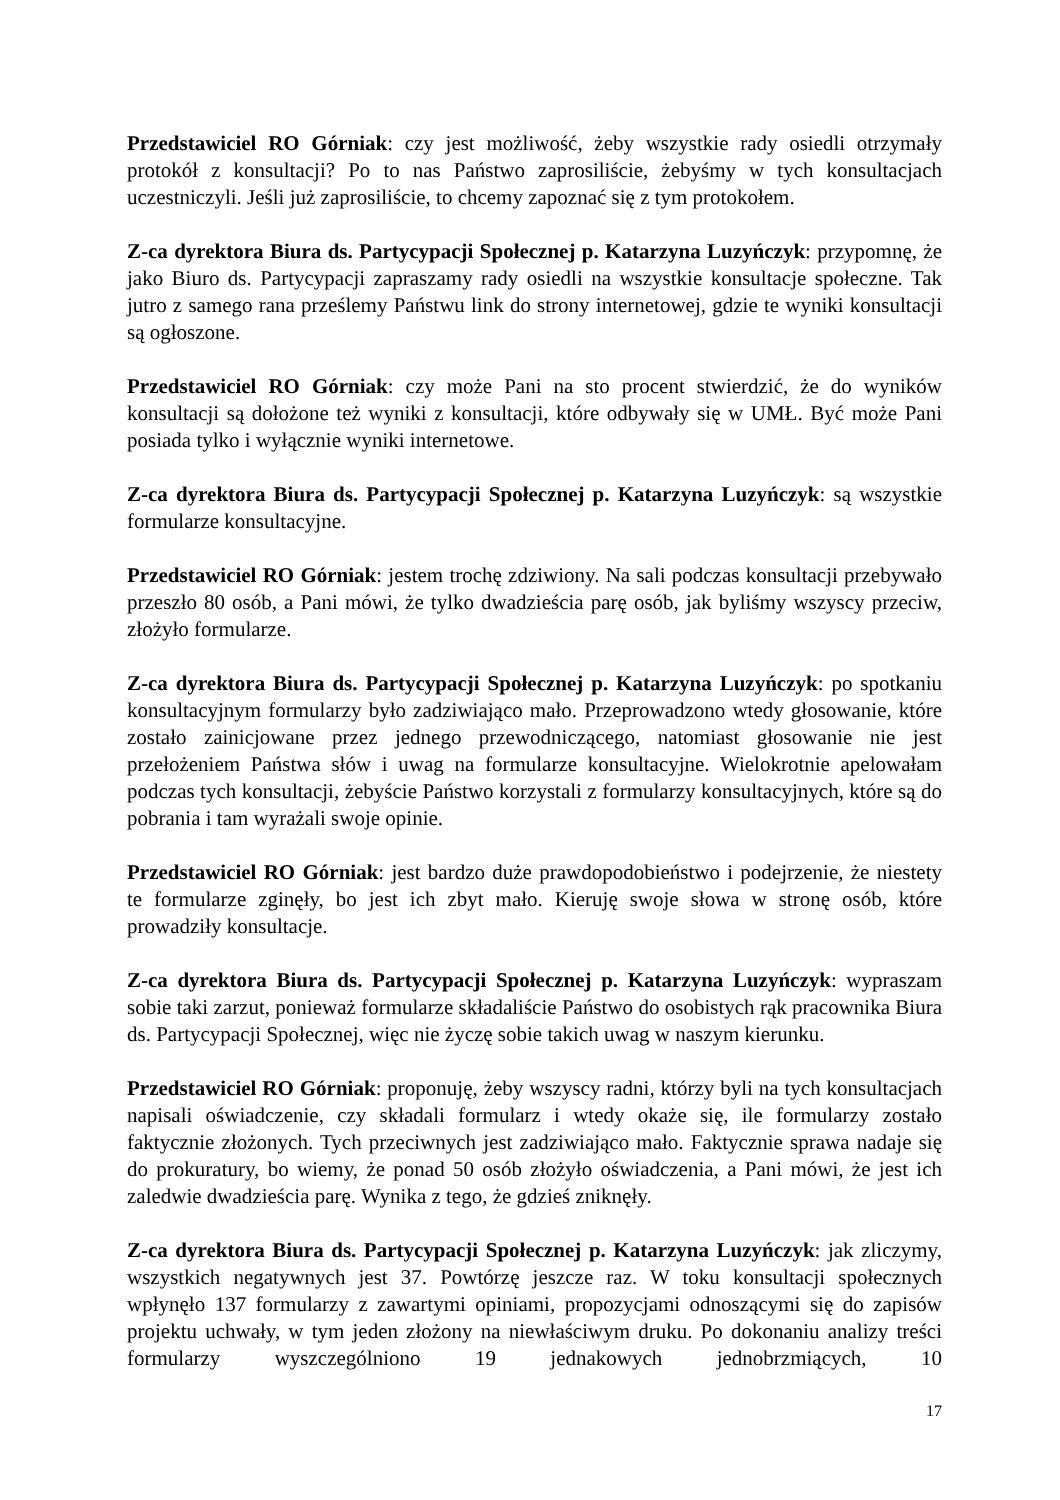Przedstawiciel RO Górniak: czy jest możliwość, żeby wszystkie rady osiedli otrzymały protokół z konsultacji? Po to nas Państwo zaprosiliście, żebyśmy w tych konsultacjach uczestniczyli. Jeśli już zaprosiliście, to chcemy zapoznać się z tym protokołem.
Z-ca dyrektora Biura ds. Partycypacji Społecznej p. Katarzyna Luzyńczyk: przypomnę, że jako Biuro ds. Partycypacji zapraszamy rady osiedli na wszystkie konsultacje społeczne. Tak jutro z samego rana prześlemy Państwu link do strony internetowej, gdzie te wyniki konsultacji są ogłoszone.
Przedstawiciel RO Górniak: czy może Pani na sto procent stwierdzić, że do wyników konsultacji są dołożone też wyniki z konsultacji, które odbywały się w UMŁ. Być może Pani posiada tylko i wyłącznie wyniki internetowe.
Z-ca dyrektora Biura ds. Partycypacji Społecznej p. Katarzyna Luzyńczyk: są wszystkie formularze konsultacyjne.
Przedstawiciel RO Górniak: jestem trochę zdziwiony. Na sali podczas konsultacji przebywało przeszło 80 osób, a Pani mówi, że tylko dwadzieścia parę osób, jak byliśmy wszyscy przeciw, złożyło formularze.
Z-ca dyrektora Biura ds. Partycypacji Społecznej p. Katarzyna Luzyńczyk: po spotkaniu konsultacyjnym formularzy było zadziwiająco mało. Przeprowadzono wtedy głosowanie, które zostało zainicjowane przez jednego przewodniczącego, natomiast głosowanie nie jest przełożeniem Państwa słów i uwag na formularze konsultacyjne. Wielokrotnie apelowałam podczas tych konsultacji, żebyście Państwo korzystali z formularzy konsultacyjnych, które są do pobrania i tam wyrażali swoje opinie.
Przedstawiciel RO Górniak: jest bardzo duże prawdopodobieństwo i podejrzenie, że niestety te formularze zginęły, bo jest ich zbyt mało. Kieruję swoje słowa w stronę osób, które prowadziły konsultacje.
Z-ca dyrektora Biura ds. Partycypacji Społecznej p. Katarzyna Luzyńczyk: wypraszam sobie taki zarzut, ponieważ formularze składaliście Państwo do osobistych rąk pracownika Biura ds. Partycypacji Społecznej, więc nie życzę sobie takich uwag w naszym kierunku.
Przedstawiciel RO Górniak: proponuję, żeby wszyscy radni, którzy byli na tych konsultacjach napisali oświadczenie, czy składali formularz i wtedy okaże się, ile formularzy zostało faktycznie złożonych. Tych przeciwnych jest zadziwiająco mało. Faktycznie sprawa nadaje się do prokuratury, bo wiemy, że ponad 50 osób złożyło oświadczenia, a Pani mówi, że jest ich zaledwie dwadzieścia parę. Wynika z tego, że gdzieś zniknęły.
Z-ca dyrektora Biura ds. Partycypacji Społecznej p. Katarzyna Luzyńczyk: jak zliczymy, wszystkich negatywnych jest 37. Powtórzę jeszcze raz. W toku konsultacji społecznych wpłynęło 137 formularzy z zawartymi opiniami, propozycjami odnoszącymi się do zapisów projektu uchwały, w tym jeden złożony na niewłaściwym druku. Po dokonaniu analizy treści formularzy wyszczególniono 19 jednakowych jednobrzmiących, 10
17